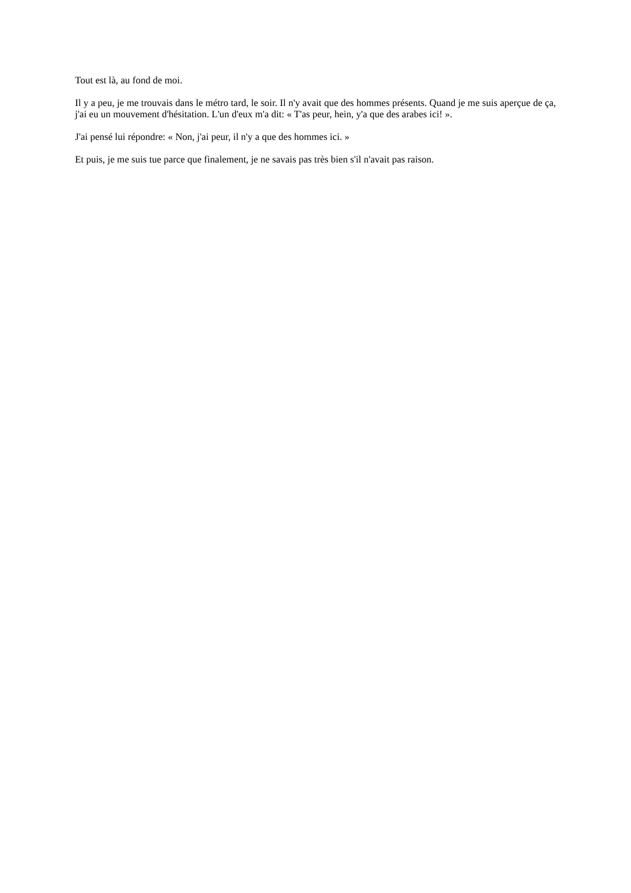Tout est là, au fond de moi.
Il y a peu, je me trouvais dans le métro tard, le soir. Il n'y avait que des hommes présents. Quand je me suis aperçue de ça, j'ai eu un mouvement d'hésitation. L'un d'eux m'a dit: « T'as peur, hein, y'a que des arabes ici! ».
J'ai pensé lui répondre: « Non, j'ai peur, il n'y a que des hommes ici. »
Et puis, je me suis tue parce que finalement, je ne savais pas très bien s'il n'avait pas raison.